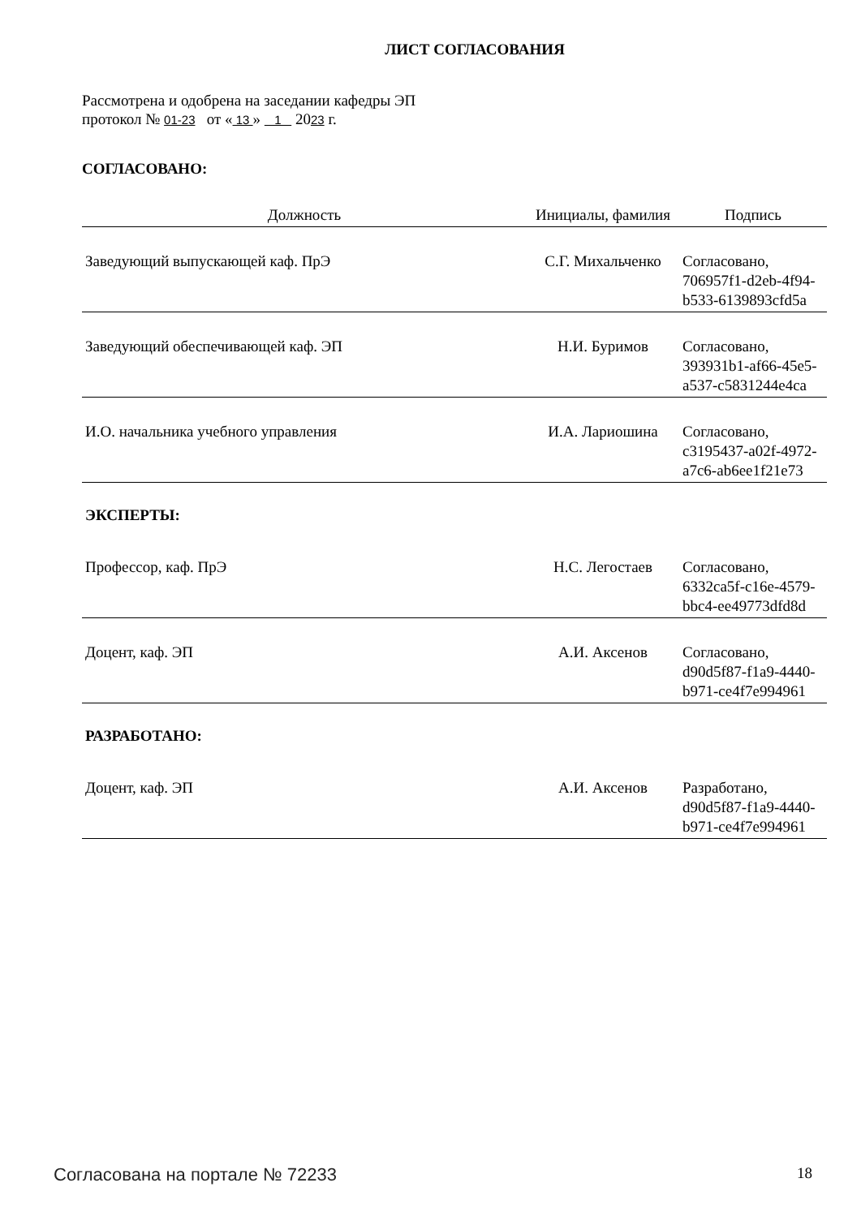ЛИСТ СОГЛАСОВАНИЯ
Рассмотрена и одобрена на заседании кафедры ЭП
протокол № 01-23 от « 13 » 1 2023 г.
СОГЛАСОВАНО:
| Должность | Инициалы, фамилия | Подпись |
| --- | --- | --- |
| Заведующий выпускающей каф. ПрЭ | С.Г. Михальченко | Согласовано, 706957f1-d2eb-4f94- b533-6139893cfd5a |
| Заведующий обеспечивающей каф. ЭП | Н.И. Буримов | Согласовано, 393931b1-af66-45e5- a537-c5831244e4ca |
| И.О. начальника учебного управления | И.А. Лариошина | Согласовано, c3195437-a02f-4972- a7c6-ab6ee1f21e73 |
| ЭКСПЕРТЫ: | | |
| Профессор, каф. ПрЭ | Н.С. Легостаев | Согласовано, 6332ca5f-c16e-4579- bbc4-ee49773dfd8d |
| Доцент, каф. ЭП | А.И. Аксенов | Согласовано, d90d5f87-f1a9-4440- b971-ce4f7e994961 |
| РАЗРАБОТАНО: | | |
| Доцент, каф. ЭП | А.И. Аксенов | Разработано, d90d5f87-f1a9-4440- b971-ce4f7e994961 |
Согласована на портале № 72233 18